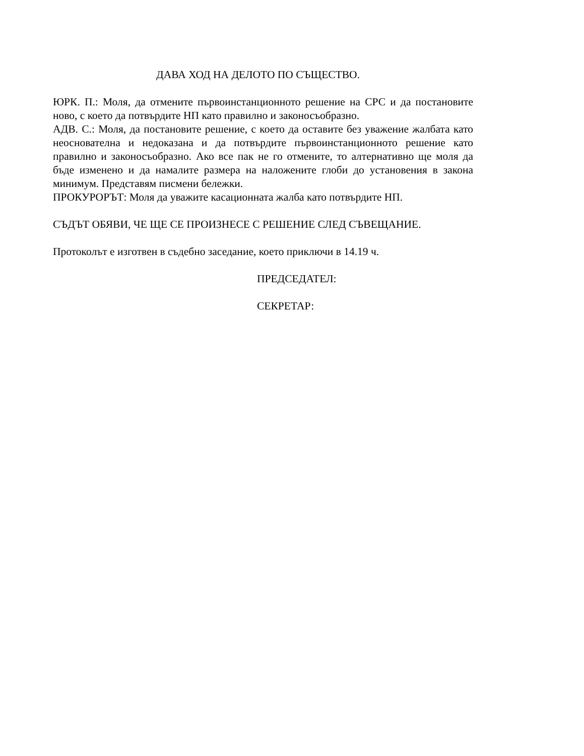ДАВА ХОД НА ДЕЛОТО ПО СЪЩЕСТВО.
ЮРК. П.: Моля, да отмените първоинстанционното решение на СРС и да постановите ново, с което да потвърдите НП като правилно и законосъобразно.
АДВ. С.: Моля, да постановите решение, с което да оставите без уважение жалбата като неоснователна и недоказана и да потвърдите първоинстанционното решение като правилно и законосъобразно. Ако все пак не го отмените, то алтернативно ще моля да бъде изменено и да намалите размера на наложените глоби до установения в закона минимум. Представям писмени бележки.
ПРОКУРОРЪТ: Моля да уважите касационната жалба като потвърдите НП.
СЪДЪТ ОБЯВИ, ЧЕ ЩЕ СЕ ПРОИЗНЕСЕ С РЕШЕНИЕ СЛЕД СЪВЕЩАНИЕ.
Протоколът е изготвен в съдебно заседание, което приключи в 14.19 ч.
ПРЕДСЕДАТЕЛ:
СЕКРЕТАР: